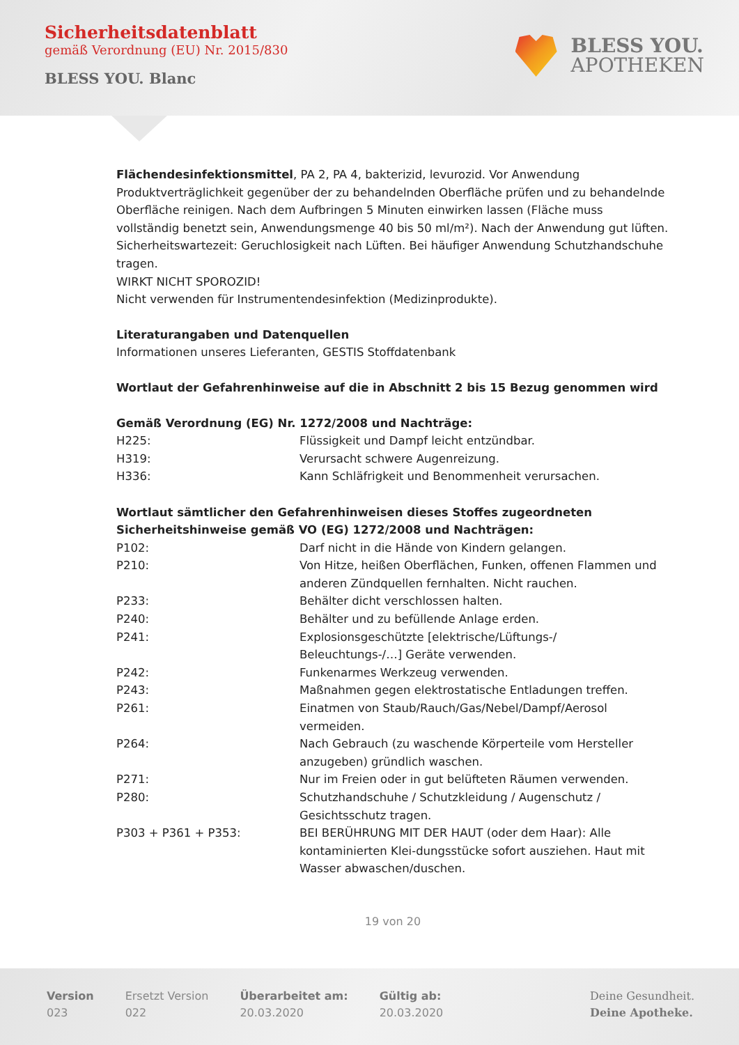Sicherheitsdatenblatt
gemäß Verordnung (EU) Nr. 2015/830
BLESS YOU. Blanc
BLESS YOU.
APOTHEKEN
Flächendesinfektionsmittel, PA 2, PA 4, bakterizid, levurozid. Vor Anwendung Produktverträglichkeit gegenüber der zu behandelnden Oberfläche prüfen und zu behandelnde Oberfläche reinigen. Nach dem Aufbringen 5 Minuten einwirken lassen (Fläche muss vollständig benetzt sein, Anwendungsmenge 40 bis 50 ml/m²). Nach der Anwendung gut lüften. Sicherheitswartezeit: Geruchlosigkeit nach Lüften. Bei häufiger Anwendung Schutzhandschuhe tragen.
WIRKT NICHT SPOROZID!
Nicht verwenden für Instrumentendesinfektion (Medizinprodukte).
Literaturangaben und Datenquellen
Informationen unseres Lieferanten, GESTIS Stoffdatenbank
Wortlaut der Gefahrenhinweise auf die in Abschnitt 2 bis 15 Bezug genommen wird
Gemäß Verordnung (EG) Nr. 1272/2008 und Nachträge:
| H225: | Flüssigkeit und Dampf leicht entzündbar. |
| H319: | Verursacht schwere Augenreizung. |
| H336: | Kann Schläfrigkeit und Benommenheit verursachen. |
Wortlaut sämtlicher den Gefahrenhinweisen dieses Stoffes zugeordneten Sicherheitshinweise gemäß VO (EG) 1272/2008 und Nachträgen:
| P102: | Darf nicht in die Hände von Kindern gelangen. |
| P210: | Von Hitze, heißen Oberflächen, Funken, offenen Flammen und anderen Zündquellen fernhalten. Nicht rauchen. |
| P233: | Behälter dicht verschlossen halten. |
| P240: | Behälter und zu befüllende Anlage erden. |
| P241: | Explosionsgeschützte [elektrische/Lüftungs-/ Beleuchtungs-/…] Geräte verwenden. |
| P242: | Funkenarmes Werkzeug verwenden. |
| P243: | Maßnahmen gegen elektrostatische Entladungen treffen. |
| P261: | Einatmen von Staub/Rauch/Gas/Nebel/Dampf/Aerosol vermeiden. |
| P264: | Nach Gebrauch (zu waschende Körperteile vom Hersteller anzugeben) gründlich waschen. |
| P271: | Nur im Freien oder in gut belüfteten Räumen verwenden. |
| P280: | Schutzhandschuhe / Schutzkleidung / Augenschutz / Gesichtsschutz tragen. |
| P303 + P361 + P353: | BEI BERÜHRUNG MIT DER HAUT (oder dem Haar): Alle kontaminierten Klei-dungsstücke sofort ausziehen. Haut mit Wasser abwaschen/duschen. |
19 von 20
Version
023
Ersetzt Version
022
Überarbeitet am:
20.03.2020
Gültig ab:
20.03.2020
Deine Gesundheit.
Deine Apotheke.